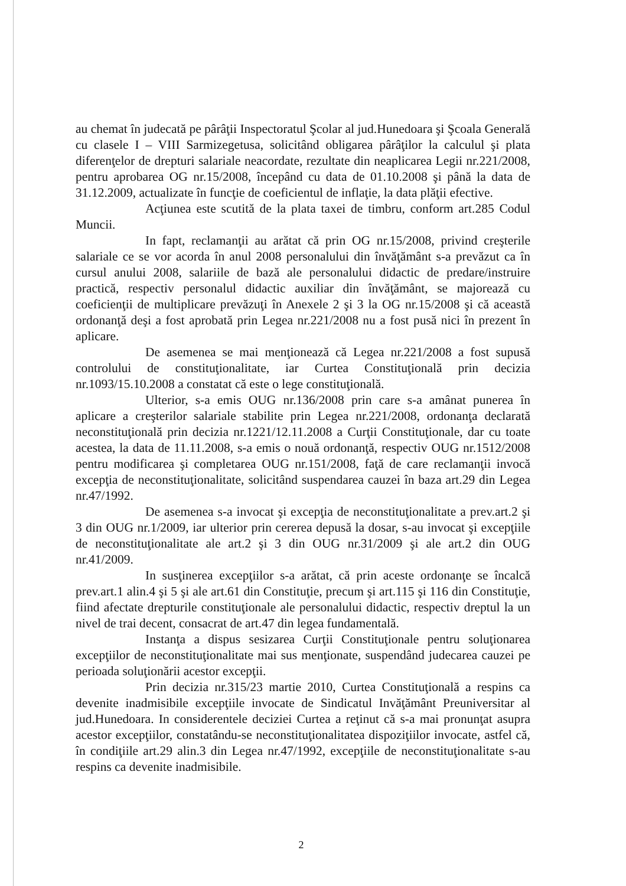au chemat în judecată pe pârâţii Inspectoratul Şcolar al jud.Hunedoara şi Şcoala Generală cu clasele I – VIII Sarmizegetusa, solicitând obligarea pârâţilor la calculul şi plata diferenţelor de drepturi salariale neacordate, rezultate din neaplicarea Legii nr.221/2008, pentru aprobarea OG nr.15/2008, începând cu data de 01.10.2008 şi până la data de 31.12.2009, actualizate în funcţie de coeficientul de inflaţie, la data plăţii efective.
Acţiunea este scutită de la plata taxei de timbru, conform art.285 Codul Muncii.
In fapt, reclamanţii au arătat că prin OG nr.15/2008, privind creşterile salariale ce se vor acorda în anul 2008 personalului din învăţământ s-a prevăzut ca în cursul anului 2008, salariile de bază ale personalului didactic de predare/instruire practică, respectiv personalul didactic auxiliar din învăţământ, se majorează cu coeficienţii de multiplicare prevăzuţi în Anexele 2 şi 3 la OG nr.15/2008 şi că această ordonanţă deşi a fost aprobată prin Legea nr.221/2008 nu a fost pusă nici în prezent în aplicare.
De asemenea se mai menţionează că Legea nr.221/2008 a fost supusă controlului de constituţionalitate, iar Curtea Constituţională prin decizia nr.1093/15.10.2008 a constatat că este o lege constituţională.
Ulterior, s-a emis OUG nr.136/2008 prin care s-a amânat punerea în aplicare a creşterilor salariale stabilite prin Legea nr.221/2008, ordonanţa declarată neconstituţională prin decizia nr.1221/12.11.2008 a Curţii Constituţionale, dar cu toate acestea, la data de 11.11.2008, s-a emis o nouă ordonanţă, respectiv OUG nr.1512/2008 pentru modificarea şi completarea OUG nr.151/2008, faţă de care reclamanţii invocă excepţia de neconstituţionalitate, solicitând suspendarea cauzei în baza art.29 din Legea nr.47/1992.
De asemenea s-a invocat şi excepţia de neconstituţionalitate a prev.art.2 şi 3 din OUG nr.1/2009, iar ulterior prin cererea depusă la dosar, s-au invocat şi excepţiile de neconstituţionalitate ale art.2 şi 3 din OUG nr.31/2009 şi ale art.2 din OUG nr.41/2009.
In susţinerea excepţiilor s-a arătat, că prin aceste ordonanţe se încalcă prev.art.1 alin.4 şi 5 şi ale art.61 din Constituţie, precum şi art.115 şi 116 din Constituţie, fiind afectate drepturile constituţionale ale personalului didactic, respectiv dreptul la un nivel de trai decent, consacrat de art.47 din legea fundamentală.
Instanţa a dispus sesizarea Curţii Constituţionale pentru soluţionarea excepţiilor de neconstituţionalitate mai sus menţionate, suspendând judecarea cauzei pe perioada soluţionării acestor excepţii.
Prin decizia nr.315/23 martie 2010, Curtea Constituţională a respins ca devenite inadmisibile excepţiile invocate de Sindicatul Invăţământ Preuniversitar al jud.Hunedoara. In considerentele deciziei Curtea a reţinut că s-a mai pronunţat asupra acestor excepţiilor, constatându-se neconstituţionalitatea dispoziţiilor invocate, astfel că, în condiţiile art.29 alin.3 din Legea nr.47/1992, excepţiile de neconstituţionalitate s-au respins ca devenite inadmisibile.
2